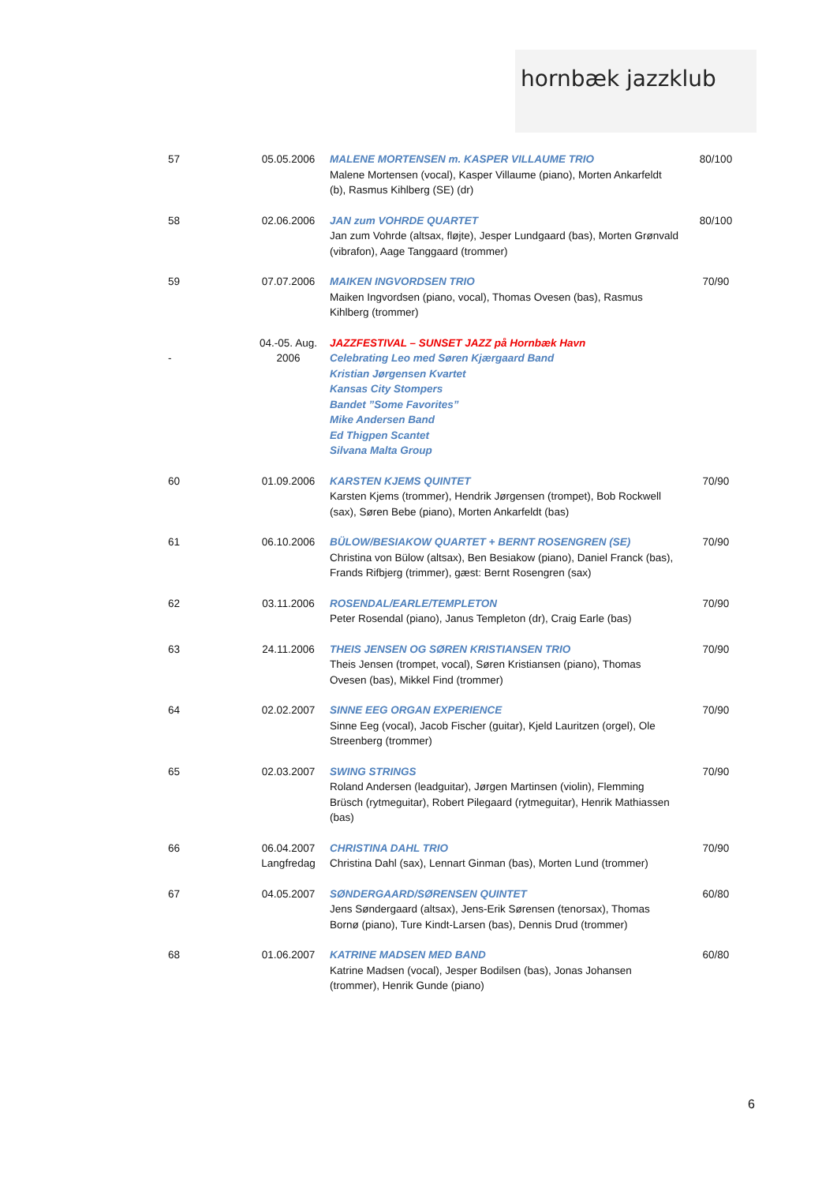hornbæk jazzklub
| 57 | 05.05.2006 | MALENE MORTENSEN m. KASPER VILLAUME TRIO Malene Mortensen (vocal), Kasper Villaume (piano), Morten Ankarfeldt (b), Rasmus Kihlberg (SE) (dr) | 80/100 |
| 58 | 02.06.2006 | JAN zum VOHRDE QUARTET Jan zum Vohrde (altsax, fløjte), Jesper Lundgaard (bas), Morten Grønvald (vibrafon), Aage Tanggaard (trommer) | 80/100 |
| 59 | 07.07.2006 | MAIKEN INGVORDSEN TRIO Maiken Ingvordsen (piano, vocal), Thomas Ovesen (bas), Rasmus Kihlberg (trommer) | 70/90 |
| - | 04.-05. Aug. 2006 | JAZZFESTIVAL – SUNSET JAZZ på Hornbæk Havn Celebrating Leo med Søren Kjærgaard Band Kristian Jørgensen Kvartet Kansas City Stompers Bandet ”Some Favorites” Mike Andersen Band Ed Thigpen Scantet Silvana Malta Group | |
| 60 | 01.09.2006 | KARSTEN KJEMS QUINTET Karsten Kjems (trommer), Hendrik Jørgensen (trompet), Bob Rockwell (sax), Søren Bebe (piano), Morten Ankarfeldt (bas) | 70/90 |
| 61 | 06.10.2006 | BÜLOW/BESIAKOW QUARTET + BERNT ROSENGREN (SE) Christina von Bülow (altsax), Ben Besiakow (piano), Daniel Franck (bas), Frands Rifbjerg (trimmer), gæst: Bernt Rosengren (sax) | 70/90 |
| 62 | 03.11.2006 | ROSENDAL/EARLE/TEMPLETON Peter Rosendal (piano), Janus Templeton (dr), Craig Earle (bas) | 70/90 |
| 63 | 24.11.2006 | THEIS JENSEN OG SØREN KRISTIANSEN TRIO Theis Jensen (trompet, vocal), Søren Kristiansen (piano), Thomas Ovesen (bas), Mikkel Find (trommer) | 70/90 |
| 64 | 02.02.2007 | SINNE EEG ORGAN EXPERIENCE Sinne Eeg (vocal), Jacob Fischer (guitar), Kjeld Lauritzen (orgel), Ole Streenberg (trommer) | 70/90 |
| 65 | 02.03.2007 | SWING STRINGS Roland Andersen (leadguitar), Jørgen Martinsen (violin), Flemming Brüsch (rytmeguitar), Robert Pilegaard (rytmeguitar), Henrik Mathiassen (bas) | 70/90 |
| 66 | 06.04.2007 Langfredag | CHRISTINA DAHL TRIO Christina Dahl (sax), Lennart Ginman (bas), Morten Lund (trommer) | 70/90 |
| 67 | 04.05.2007 | SØNDERGAARD/SØRENSEN QUINTET Jens Søndergaard (altsax), Jens-Erik Sørensen (tenorsax), Thomas Bornø (piano), Ture Kindt-Larsen (bas), Dennis Drud (trommer) | 60/80 |
| 68 | 01.06.2007 | KATRINE MADSEN MED BAND Katrine Madsen (vocal), Jesper Bodilsen (bas), Jonas Johansen (trommer), Henrik Gunde (piano) | 60/80 |
6